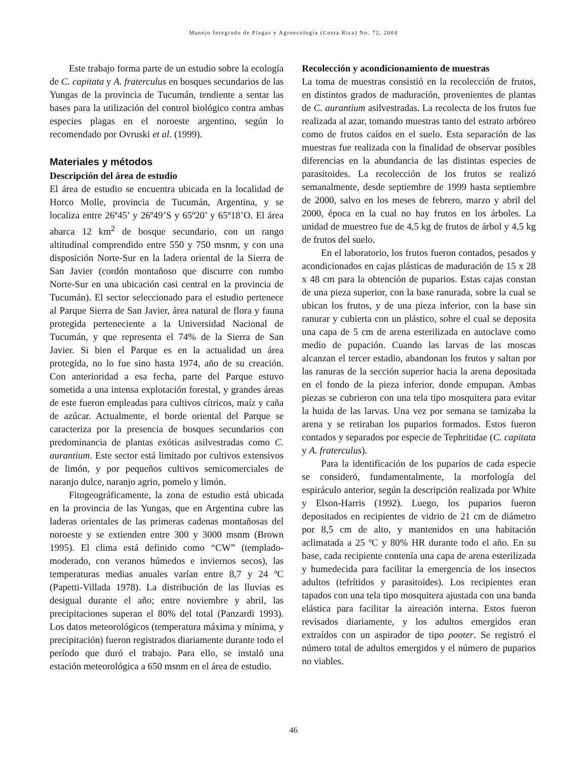Manejo Integrado de Plagas y Agroecología (Costa Rica) No. 72, 2004
Este trabajo forma parte de un estudio sobre la ecología de C. capitata y A. fraterculus en bosques secundarios de las Yungas de la provincia de Tucumán, tendiente a sentar las bases para la utilización del control biológico contra ambas especies plagas en el noroeste argentino, según lo recomendado por Ovruski et al. (1999).
Materiales y métodos
Descripción del área de estudio
El área de estudio se encuentra ubicada en la localidad de Horco Molle, provincia de Tucumán, Argentina, y se localiza entre 26º45’ y 26º49’S y 65º20’ y 65º18’O. El área abarca 12 km<sup>2</sup> de bosque secundario, con un rango altitudinal comprendido entre 550 y 750 msnm, y con una disposición Norte-Sur en la ladera oriental de la Sierra de San Javier (cordón montañoso que discurre con rumbo Norte-Sur en una ubicación casi central en la provincia de Tucumán). El sector seleccionado para el estudio pertenece al Parque Sierra de San Javier, área natural de flora y fauna protegida perteneciente a la Universidad Nacional de Tucumán, y que representa el 74% de la Sierra de San Javier. Si bien el Parque es en la actualidad un área protegida, no lo fue sino hasta 1974, año de su creación. Con anterioridad a esa fecha, parte del Parque estuvo sometida a una intensa explotación forestal, y grandes áreas de este fueron empleadas para cultivos cítricos, maíz y caña de azúcar. Actualmente, el borde oriental del Parque se caracteriza por la presencia de bosques secundarios con predominancia de plantas exóticas asilvestradas como C. aurantium. Este sector está limitado por cultivos extensivos de limón, y por pequeños cultivos semicomerciales de naranjo dulce, naranjo agrio, pomelo y limón.
Fitogeográficamente, la zona de estudio está ubicada en la provincia de las Yungas, que en Argentina cubre las laderas orientales de las primeras cadenas montañosas del noroeste y se extienden entre 300 y 3000 msnm (Brown 1995). El clima está definido como “CW” (templado-moderado, con veranos húmedos e inviernos secos), las temperaturas medias anuales varían entre 8,7 y 24 ºC (Papetti-Villada 1978). La distribución de las lluvias es desigual durante el año; entre noviembre y abril, las precipitaciones superan el 80% del total (Panzardi 1993). Los datos meteorológicos (temperatura máxima y mínima, y precipitación) fueron registrados diariamente durante todo el período que duró el trabajo. Para ello, se instaló una estación meteorológica a 650 msnm en el área de estudio.
Recolección y acondicionamiento de muestras
La toma de muestras consistió en la recolección de frutos, en distintos grados de maduración, provenientes de plantas de C. aurantium asilvestradas. La recolecta de los frutos fue realizada al azar, tomando muestras tanto del estrato arbóreo como de frutos caídos en el suelo. Esta separación de las muestras fue realizada con la finalidad de observar posibles diferencias en la abundancia de las distintas especies de parasitoides. La recolección de los frutos se realizó semanalmente, desde septiembre de 1999 hasta septiembre de 2000, salvo en los meses de febrero, marzo y abril del 2000, época en la cual no hay frutos en los árboles. La unidad de muestreo fue de 4,5 kg de frutos de árbol y 4,5 kg de frutos del suelo.
En el laboratorio, los frutos fueron contados, pesados y acondicionados en cajas plásticas de maduración de 15 x 28 x 48 cm para la obtención de puparios. Estas cajas constan de una pieza superior, con la base ranurada, sobre la cual se ubican los frutos, y de una pieza inferior, con la base sin ranurar y cubierta con un plástico, sobre el cual se deposita una capa de 5 cm de arena esterilizada en autoclave como medio de pupación. Cuando las larvas de las moscas alcanzan el tercer estadio, abandonan los frutos y saltan por las ranuras de la sección superior hacia la arena depositada en el fondo de la pieza inferior, donde empupan. Ambas piezas se cubrieron con una tela tipo mosquitera para evitar la huida de las larvas. Una vez por semana se tamizaba la arena y se retiraban los puparios formados. Estos fueron contados y separados por especie de Tephritidae (C. capitata y A. fraterculus).
Para la identificación de los puparios de cada especie se consideró, fundamentalmente, la morfología del espiráculo anterior, según la descripción realizada por White y Elson-Harris (1992). Luego, los puparios fueron depositados en recipientes de vidrio de 21 cm de diámetro por 8,5 cm de alto, y mantenidos en una habitación aclimatada a 25 ºC y 80% HR durante todo el año. En su base, cada recipiente contenía una capa de arena esterilizada y humedecida para facilitar la emergencia de los insectos adultos (tefrítidos y parasitoides). Los recipientes eran tapados con una tela tipo mosquitera ajustada con una banda elástica para facilitar la aireación interna. Estos fueron revisados diariamente, y los adultos emergidos eran extraídos con un aspirador de tipo pooter. Se registró el número total de adultos emergidos y el número de puparios no viables.
46